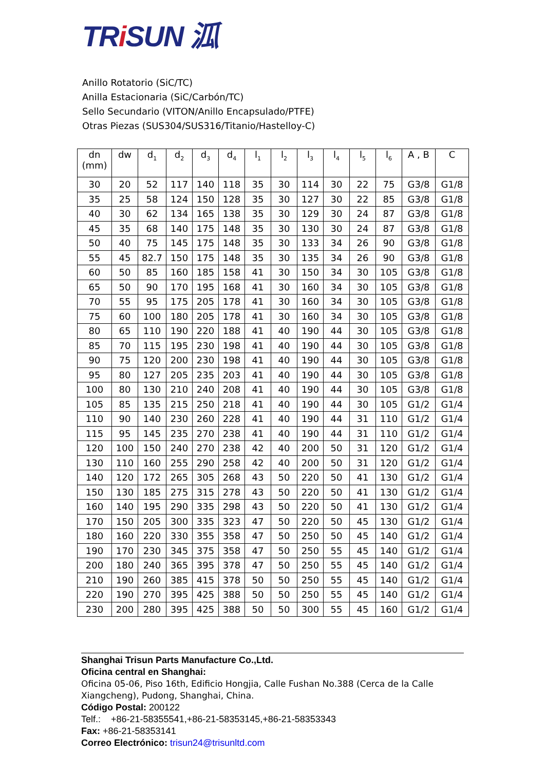TRi SUN 泒
Anillo Rotatorio (SiC/TC)
Anilla Estacionaria (SiC/Carbón/TC)
Sello Secundario (VITON/Anillo Encapsulado/PTFE)
Otras Piezas (SUS304/SUS316/Titanio/Hastelloy-C)
| dn (mm) | dw | d<sub>1</sub> | d<sub>2</sub> | d<sub>3</sub> | d<sub>4</sub> | l<sub>1</sub> | l<sub>2</sub> | l<sub>3</sub> | l<sub>4</sub> | l<sub>5</sub> | l<sub>6</sub> | A , B | C |
| --- | --- | --- | --- | --- | --- | --- | --- | --- | --- | --- | --- | --- | --- |
| 30 | 20 | 52 | 117 | 140 | 118 | 35 | 30 | 114 | 30 | 22 | 75 | G3/8 | G1/8 |
| 35 | 25 | 58 | 124 | 150 | 128 | 35 | 30 | 127 | 30 | 22 | 85 | G3/8 | G1/8 |
| 40 | 30 | 62 | 134 | 165 | 138 | 35 | 30 | 129 | 30 | 24 | 87 | G3/8 | G1/8 |
| 45 | 35 | 68 | 140 | 175 | 148 | 35 | 30 | 130 | 30 | 24 | 87 | G3/8 | G1/8 |
| 50 | 40 | 75 | 145 | 175 | 148 | 35 | 30 | 133 | 34 | 26 | 90 | G3/8 | G1/8 |
| 55 | 45 | 82.7 | 150 | 175 | 148 | 35 | 30 | 135 | 34 | 26 | 90 | G3/8 | G1/8 |
| 60 | 50 | 85 | 160 | 185 | 158 | 41 | 30 | 150 | 34 | 30 | 105 | G3/8 | G1/8 |
| 65 | 50 | 90 | 170 | 195 | 168 | 41 | 30 | 160 | 34 | 30 | 105 | G3/8 | G1/8 |
| 70 | 55 | 95 | 175 | 205 | 178 | 41 | 30 | 160 | 34 | 30 | 105 | G3/8 | G1/8 |
| 75 | 60 | 100 | 180 | 205 | 178 | 41 | 30 | 160 | 34 | 30 | 105 | G3/8 | G1/8 |
| 80 | 65 | 110 | 190 | 220 | 188 | 41 | 40 | 190 | 44 | 30 | 105 | G3/8 | G1/8 |
| 85 | 70 | 115 | 195 | 230 | 198 | 41 | 40 | 190 | 44 | 30 | 105 | G3/8 | G1/8 |
| 90 | 75 | 120 | 200 | 230 | 198 | 41 | 40 | 190 | 44 | 30 | 105 | G3/8 | G1/8 |
| 95 | 80 | 127 | 205 | 235 | 203 | 41 | 40 | 190 | 44 | 30 | 105 | G3/8 | G1/8 |
| 100 | 80 | 130 | 210 | 240 | 208 | 41 | 40 | 190 | 44 | 30 | 105 | G3/8 | G1/8 |
| 105 | 85 | 135 | 215 | 250 | 218 | 41 | 40 | 190 | 44 | 30 | 105 | G1/2 | G1/4 |
| 110 | 90 | 140 | 230 | 260 | 228 | 41 | 40 | 190 | 44 | 31 | 110 | G1/2 | G1/4 |
| 115 | 95 | 145 | 235 | 270 | 238 | 41 | 40 | 190 | 44 | 31 | 110 | G1/2 | G1/4 |
| 120 | 100 | 150 | 240 | 270 | 238 | 42 | 40 | 200 | 50 | 31 | 120 | G1/2 | G1/4 |
| 130 | 110 | 160 | 255 | 290 | 258 | 42 | 40 | 200 | 50 | 31 | 120 | G1/2 | G1/4 |
| 140 | 120 | 172 | 265 | 305 | 268 | 43 | 50 | 220 | 50 | 41 | 130 | G1/2 | G1/4 |
| 150 | 130 | 185 | 275 | 315 | 278 | 43 | 50 | 220 | 50 | 41 | 130 | G1/2 | G1/4 |
| 160 | 140 | 195 | 290 | 335 | 298 | 43 | 50 | 220 | 50 | 41 | 130 | G1/2 | G1/4 |
| 170 | 150 | 205 | 300 | 335 | 323 | 47 | 50 | 220 | 50 | 45 | 130 | G1/2 | G1/4 |
| 180 | 160 | 220 | 330 | 355 | 358 | 47 | 50 | 250 | 50 | 45 | 140 | G1/2 | G1/4 |
| 190 | 170 | 230 | 345 | 375 | 358 | 47 | 50 | 250 | 55 | 45 | 140 | G1/2 | G1/4 |
| 200 | 180 | 240 | 365 | 395 | 378 | 47 | 50 | 250 | 55 | 45 | 140 | G1/2 | G1/4 |
| 210 | 190 | 260 | 385 | 415 | 378 | 50 | 50 | 250 | 55 | 45 | 140 | G1/2 | G1/4 |
| 220 | 190 | 270 | 395 | 425 | 388 | 50 | 50 | 250 | 55 | 45 | 140 | G1/2 | G1/4 |
| 230 | 200 | 280 | 395 | 425 | 388 | 50 | 50 | 300 | 55 | 45 | 160 | G1/2 | G1/4 |
Shanghai Trisun Parts Manufacture Co.,Ltd.
Oficina central en Shanghai:
Oficina 05-06, Piso 16th, Edificio Hongjia, Calle Fushan No.388 (Cerca de la Calle Xiangcheng), Pudong, Shanghai, China.
Código Postal: 200122
Telf.: +86-21-58355541,+86-21-58353145,+86-21-58353343
Fax: +86-21-58353141
Correo Electrónico: trisun24@trisunltd.com